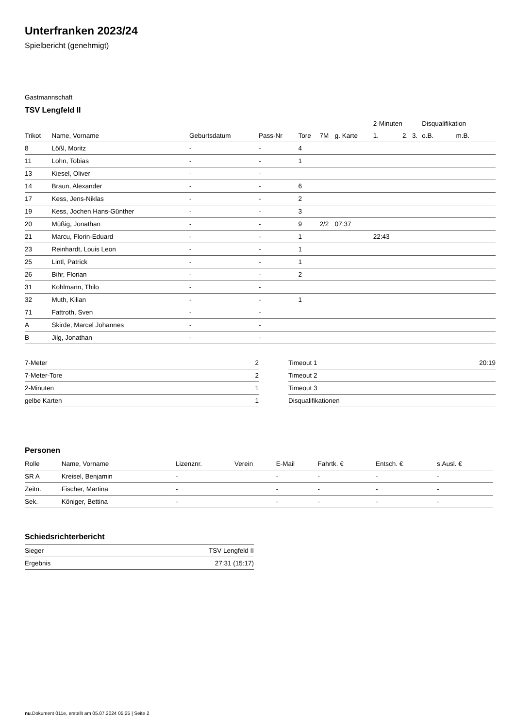Unterfranken 2023/24
Spielbericht (genehmigt)
Gastmannschaft
TSV Lengfeld II
| | | | | | | | 2-Minuten | | | Disqualifikation | |
| --- | --- | --- | --- | --- | --- | --- | --- | --- | --- | --- | --- |
| Trikot | Name, Vorname | Geburtsdatum | Pass-Nr | Tore | 7M | g. Karte | 1. | 2. | 3. | o.B. | m.B. |
| 8 | Lößl, Moritz | - | - | 4 | | | | | | | |
| 11 | Lohn, Tobias | - | - | 1 | | | | | | | |
| 13 | Kiesel, Oliver | - | - | | | | | | | | |
| 14 | Braun, Alexander | - | - | 6 | | | | | | | |
| 17 | Kess, Jens-Niklas | - | - | 2 | | | | | | | |
| 19 | Kess, Jochen Hans-Günther | - | - | 3 | | | | | | | |
| 20 | Müßig, Jonathan | - | - | 9 | 2/2 | 07:37 | | | | | |
| 21 | Marcu, Florin-Eduard | - | - | 1 | | | 22:43 | | | | |
| 23 | Reinhardt, Louis Leon | - | - | 1 | | | | | | | |
| 25 | Lintl, Patrick | - | - | 1 | | | | | | | |
| 26 | Bihr, Florian | - | - | 2 | | | | | | | |
| 31 | Kohlmann, Thilo | - | - | | | | | | | | |
| 32 | Muth, Kilian | - | - | 1 | | | | | | | |
| 71 | Fattroth, Sven | - | - | | | | | | | | |
| A | Skirde, Marcel Johannes | - | - | | | | | | | | |
| B | Jilg, Jonathan | - | - | | | | | | | | |
| 7-Meter | 2 |
| 7-Meter-Tore | 2 |
| 2-Minuten | 1 |
| gelbe Karten | 1 |
| Timeout 1 | 20:19 |
| Timeout 2 | |
| Timeout 3 | |
| Disqualifikationen | |
Personen
| Rolle | Name, Vorname | Lizenznr. | Verein | E-Mail | Fahrtk. € | Entsch. € | s.Ausl. € |
| --- | --- | --- | --- | --- | --- | --- | --- |
| SR A | Kreisel, Benjamin | - | | - | - | - | - |
| Zeitn. | Fischer, Martina | - | | - | - | - | - |
| Sek. | Königer, Bettina | - | | - | - | - | - |
Schiedsrichterbericht
| Sieger | TSV Lengfeld II |
| Ergebnis | 27:31 (15:17) |
nu.Dokument 011e, erstellt am 05.07.2024 05:25 | Seite 2